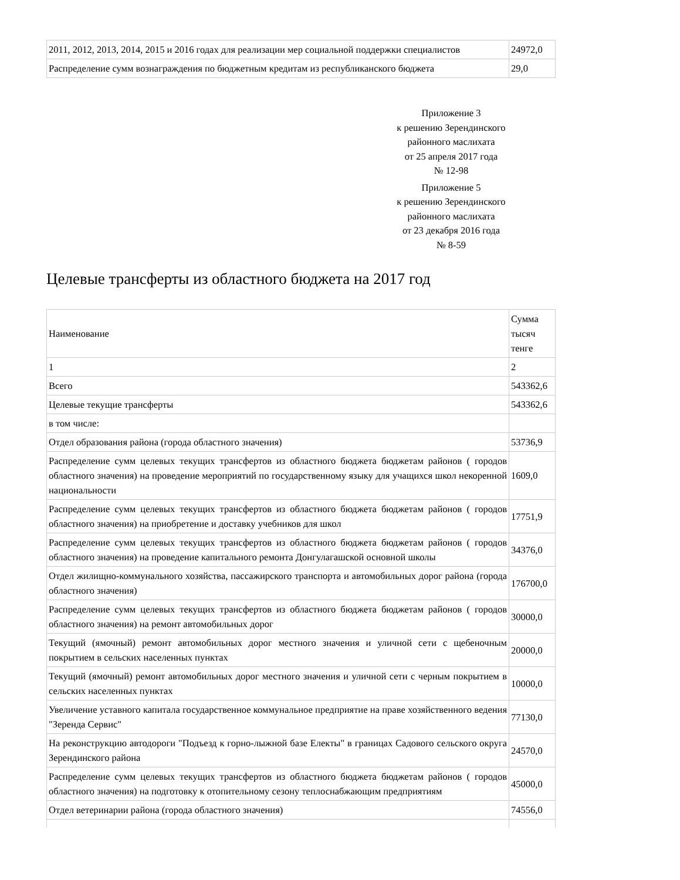| 2011, 2012, 2013, 2014, 2015 и 2016 годах для реализации мер социальной поддержки специалистов | 24972,0 |
| Распределение сумм вознаграждения по бюджетным кредитам из республиканского бюджета | 29,0 |
Приложение 3
к решению Зерендинского
районного маслихата
от 25 апреля 2017 года
№ 12-98
Приложение 5
к решению Зерендинского
районного маслихата
от 23 декабря 2016 года
№ 8-59
Целевые трансферты из областного бюджета на 2017 год
| Наименование | Сумма тысяч тенге |
| 1 | 2 |
| Всего | 543362,6 |
| Целевые текущие трансферты | 543362,6 |
| в том числе: | |
| Отдел образования района (города областного значения) | 53736,9 |
| Распределение сумм целевых текущих трансфертов из областного бюджета бюджетам районов ( городов областного значения) на проведение мероприятий по государственному языку для учащихся школ некоренной национальности | 1609,0 |
| Распределение сумм целевых текущих трансфертов из областного бюджета бюджетам районов ( городов областного значения) на приобретение и доставку учебников для школ | 17751,9 |
| Распределение сумм целевых текущих трансфертов из областного бюджета бюджетам районов ( городов областного значения) на проведение капитального ремонта Донгулагашской основной школы | 34376,0 |
| Отдел жилищно-коммунального хозяйства, пассажирского транспорта и автомобильных дорог района (города областного значения) | 176700,0 |
| Распределение сумм целевых текущих трансфертов из областного бюджета бюджетам районов ( городов областного значения) на ремонт автомобильных дорог | 30000,0 |
| Текущий (ямочный) ремонт автомобильных дорог местного значения и уличной сети с щебеночным покрытием в сельских населенных пунктах | 20000,0 |
| Текущий (ямочный) ремонт автомобильных дорог местного значения и уличной сети с черным покрытием в сельских населенных пунктах | 10000,0 |
| Увеличение уставного капитала государственное коммунальное предприятие на праве хозяйственного ведения "Зеренда Сервис" | 77130,0 |
| На реконструкцию автодороги "Подъезд к горно-лыжной базе Електы" в границах Садового сельского округа Зерендинского района | 24570,0 |
| Распределение сумм целевых текущих трансфертов из областного бюджета бюджетам районов ( городов областного значения) на подготовку к отопительному сезону теплоснабжающим предприятиям | 45000,0 |
| Отдел ветеринарии района (города областного значения) | 74556,0 |